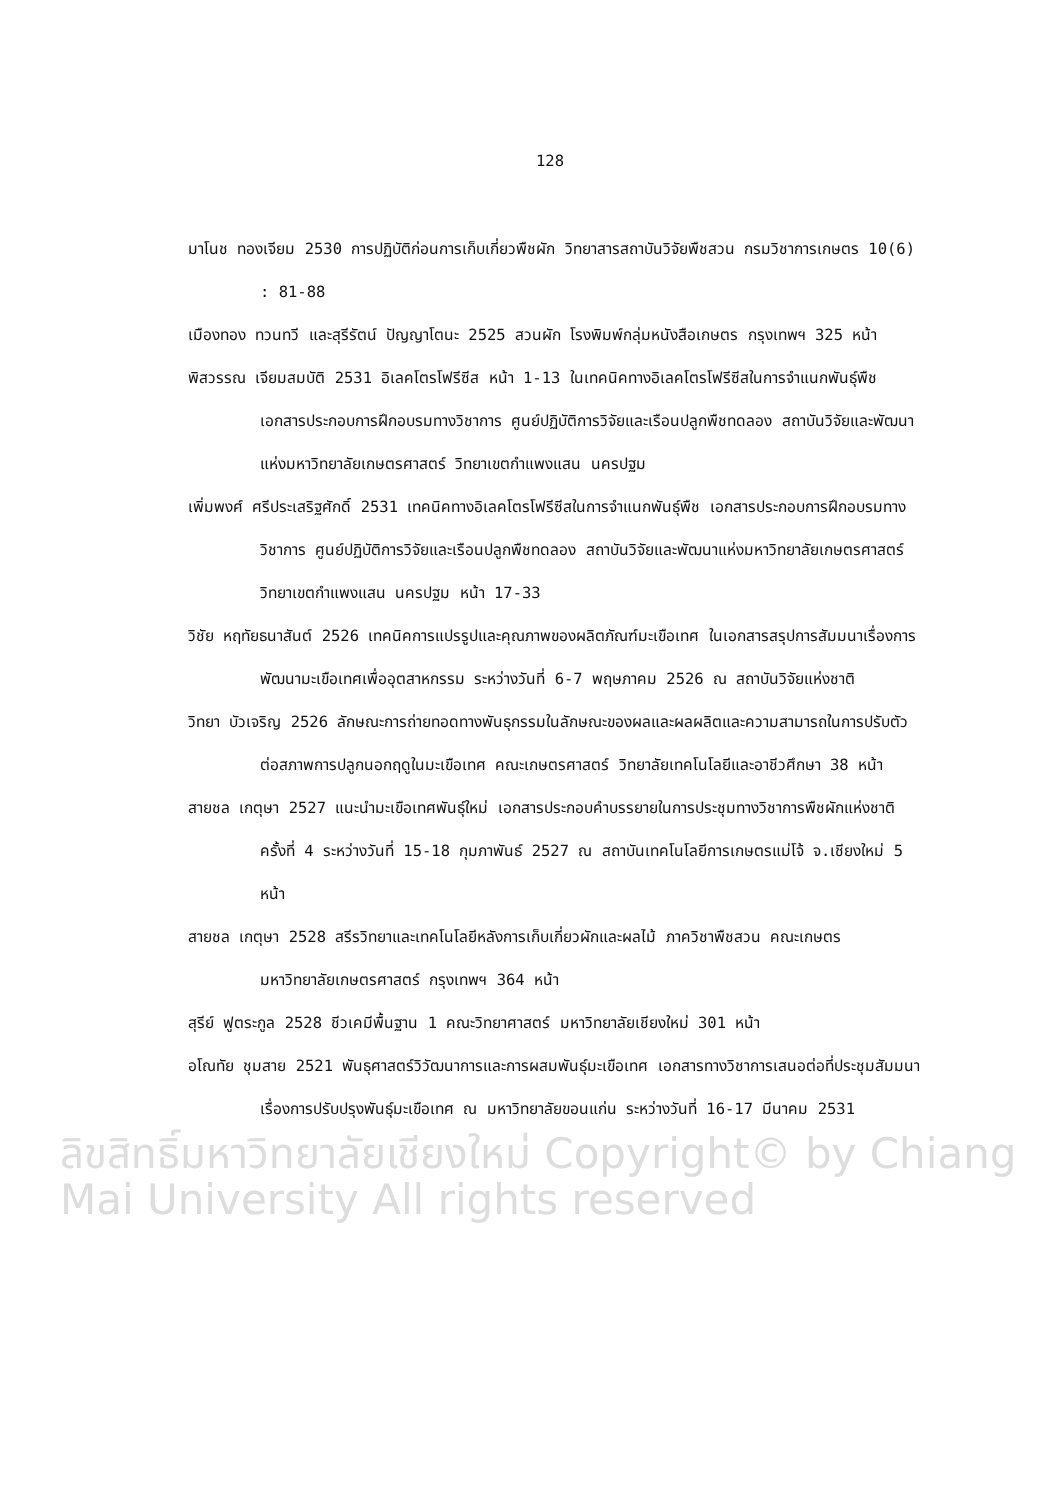128
มาโนช ทองเจียม 2530 การปฏิบัติก่อนการเก็บเกี่ยวพืชผัก วิทยาสารสถาบันวิจัยพืชสวน กรมวิชาการเกษตร 10(6) : 81-88
เมืองทอง ทวนทวี และสุรีรัตน์ ปัญญาโตนะ 2525 สวนผัก โรงพิมพ์กลุ่มหนังสือเกษตร กรุงเทพฯ 325 หน้า
พิสวรรณ เจียมสมบัติ 2531 อิเลคโตรโฟรีซีส หน้า 1-13 ในเทคนิคทางอิเลคโตรโฟรีซีสในการจำแนกพันธุ์พืช เอกสารประกอบการฝึกอบรมทางวิชาการ ศูนย์ปฏิบัติการวิจัยและเรือนปลูกพืชทดลอง สถาบันวิจัยและพัฒนาแห่งมหาวิทยาลัยเกษตรศาสตร์ วิทยาเขตกำแพงแสน นครปฐม
เพิ่มพงศ์ ศรีประเสริฐศักดิ์ 2531 เทคนิคทางอิเลคโตรโฟรีซีสในการจำแนกพันธุ์พืช เอกสารประกอบการฝึกอบรมทางวิชาการ ศูนย์ปฏิบัติการวิจัยและเรือนปลูกพืชทดลอง สถาบันวิจัยและพัฒนาแห่งมหาวิทยาลัยเกษตรศาสตร์ วิทยาเขตกำแพงแสน นครปฐม หน้า 17-33
วิชัย หฤทัยธนาสันต์ 2526 เทคนิคการแปรรูปและคุณภาพของผลิตภัณฑ์มะเขือเทศ ในเอกสารสรุปการสัมมนาเรื่องการพัฒนามะเขือเทศเพื่ออุตสาหกรรม ระหว่างวันที่ 6-7 พฤษภาคม 2526 ณ สถาบันวิจัยแห่งชาติ
วิทยา บัวเจริญ 2526 ลักษณะการถ่ายทอดทางพันธุกรรมในลักษณะของผลและผลผลิตและความสามารถในการปรับตัวต่อสภาพการปลูกนอกฤดูในมะเขือเทศ คณะเกษตรศาสตร์ วิทยาลัยเทคโนโลยีและอาชีวศึกษา 38 หน้า
สายชล เกตุษา 2527 แนะนำมะเขือเทศพันธุ์ใหม่ เอกสารประกอบคำบรรยายในการประชุมทางวิชาการพืชผักแห่งชาติ ครั้งที่ 4 ระหว่างวันที่ 15-18 กุมภาพันธ์ 2527 ณ สถาบันเทคโนโลยีการเกษตรแม่โจ้ จ.เชียงใหม่ 5 หน้า
สายชล เกตุษา 2528 สรีรวิทยาและเทคโนโลยีหลังการเก็บเกี่ยวผักและผลไม้ ภาควิชาพืชสวน คณะเกษตร มหาวิทยาลัยเกษตรศาสตร์ กรุงเทพฯ 364 หน้า
สุรีย์ ฟูตระกูล 2528 ชีวเคมีพื้นฐาน 1 คณะวิทยาศาสตร์ มหาวิทยาลัยเชียงใหม่ 301 หน้า
อโณทัย ชุมสาย 2521 พันธุศาสตร์วิวัฒนาการและการผสมพันธุ์มะเขือเทศ เอกสารทางวิชาการเสนอต่อที่ประชุมสัมมนาเรื่องการปรับปรุงพันธุ์มะเขือเทศ ณ มหาวิทยาลัยขอนแก่น ระหว่างวันที่ 16-17 มีนาคม 2531
ลิขสิทธิ์มหาวิทยาลัยเชียงใหม่ Copyright© by Chiang Mai University All rights reserved